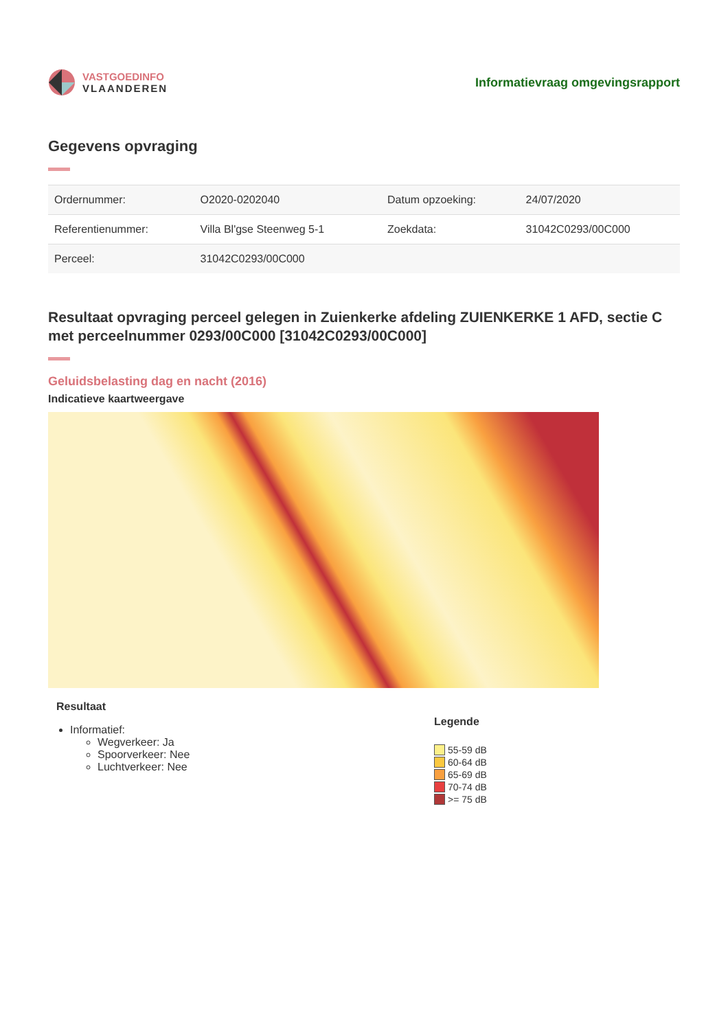VASTGOEDINFO
VLAANDEREN
Informatievraag omgevingsrapport
Gegevens opvraging
| Ordernummer: | O2020-0202040 | Datum opzoeking: | 24/07/2020 |
| Referentienummer: | Villa Bl'gse Steenweg 5-1 | Zoekdata: | 31042C0293/00C000 |
| Perceel: | 31042C0293/00C000 | | |
Resultaat opvraging perceel gelegen in Zuienkerke afdeling ZUIENKERKE 1 AFD, sectie C met perceelnummer 0293/00C000 [31042C0293/00C000]
Geluidsbelasting dag en nacht (2016)
Indicatieve kaartweergave
Resultaat
Informatief:
Wegverkeer: Ja
Spoorverkeer: Nee
Luchtverkeer: Nee
Legende
55-59 dB
60-64 dB
65-69 dB
70-74 dB
>= 75 dB